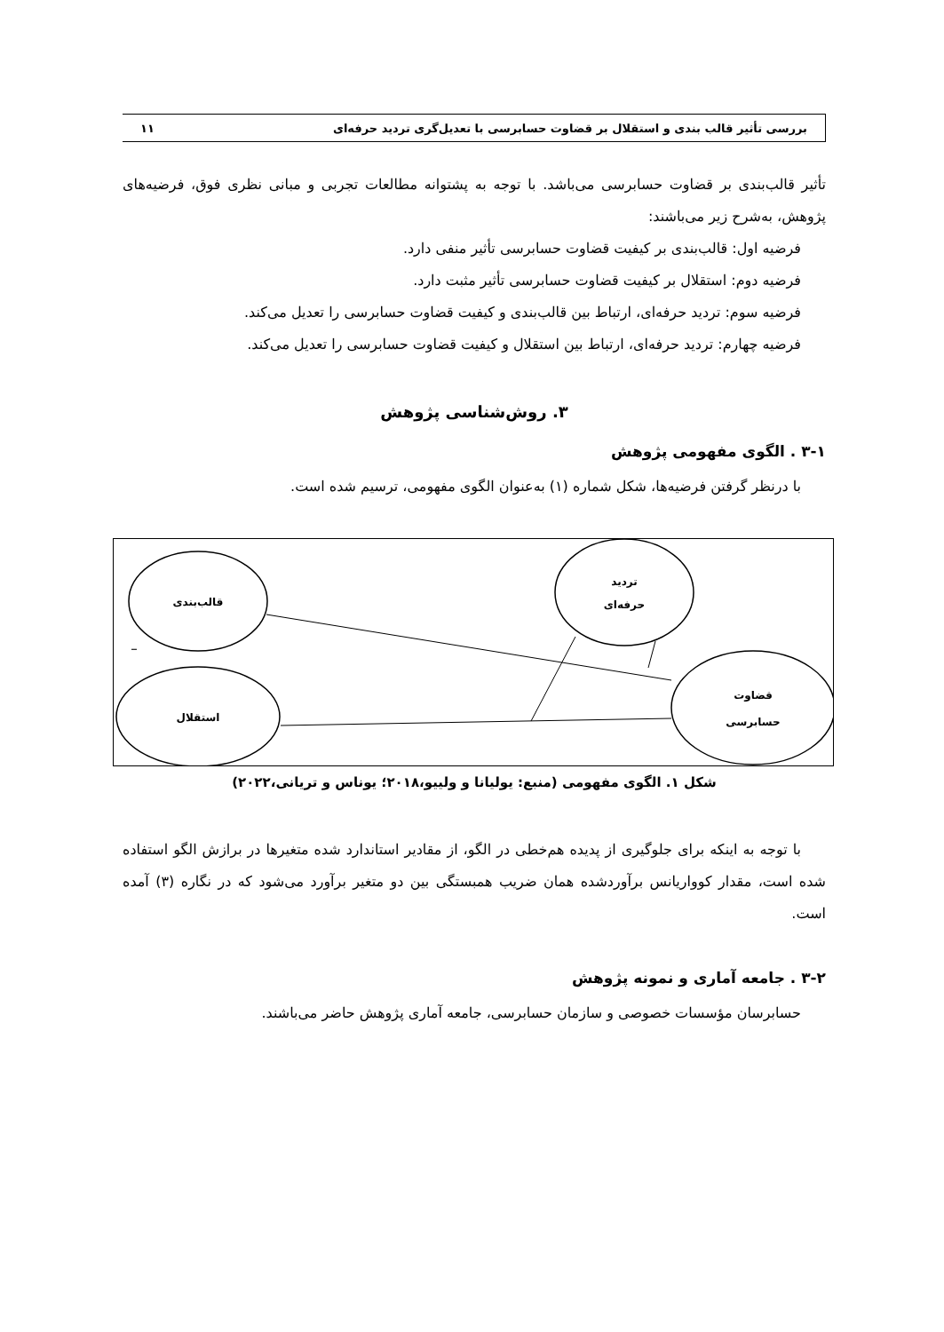بررسی تأثیر قالب بندی و استقلال بر قضاوت حسابرسی با تعدیل‌گری تردید حرفه‌ای ۱۱
تأثیر قالب‌بندی بر قضاوت حسابرسی می‌باشد. با توجه به پشتوانه مطالعات تجربی و مبانی نظری فوق، فرضیه‌های پژوهش، به‌شرح زیر می‌باشند:
فرضیه اول: قالب‌بندی بر کیفیت قضاوت حسابرسی تأثیر منفی دارد.
فرضیه دوم: استقلال بر کیفیت قضاوت حسابرسی تأثیر مثبت دارد.
فرضیه سوم: تردید حرفه‌ای، ارتباط بین قالب‌بندی و کیفیت قضاوت حسابرسی را تعدیل می‌کند.
فرضیه چهارم: تردید حرفه‌ای، ارتباط بین استقلال و کیفیت قضاوت حسابرسی را تعدیل می‌کند.
۳. روش‌شناسی پژوهش
۳-۱ . الگوی مفهومی پژوهش
با درنظر گرفتن فرضیه‌ها، شکل شماره (۱) به‌عنوان الگوی مفهومی، ترسیم شده است.
قالب‌بندی
تردید
حرفه‌ای
استقلال
قضاوت
حسابرسی
_
شکل ۱. الگوی مفهومی (منبع: یولیانا و ولییو،۲۰۱۸؛ یوناس و تریانی،۲۰۲۲)
با توجه به اینکه برای جلوگیری از پدیده هم‌خطی در الگو، از مقادیر استاندارد شده متغیرها در برازش الگو استفاده شده است، مقدار کوواریانس برآوردشده همان ضریب همبستگی بین دو متغیر برآورد می‌شود که در نگاره (۳) آمده است.
۳-۲ . جامعه آماری و نمونه پژوهش
حسابرسان مؤسسات خصوصی و سازمان حسابرسی، جامعه آماری پژوهش حاضر می‌باشند.